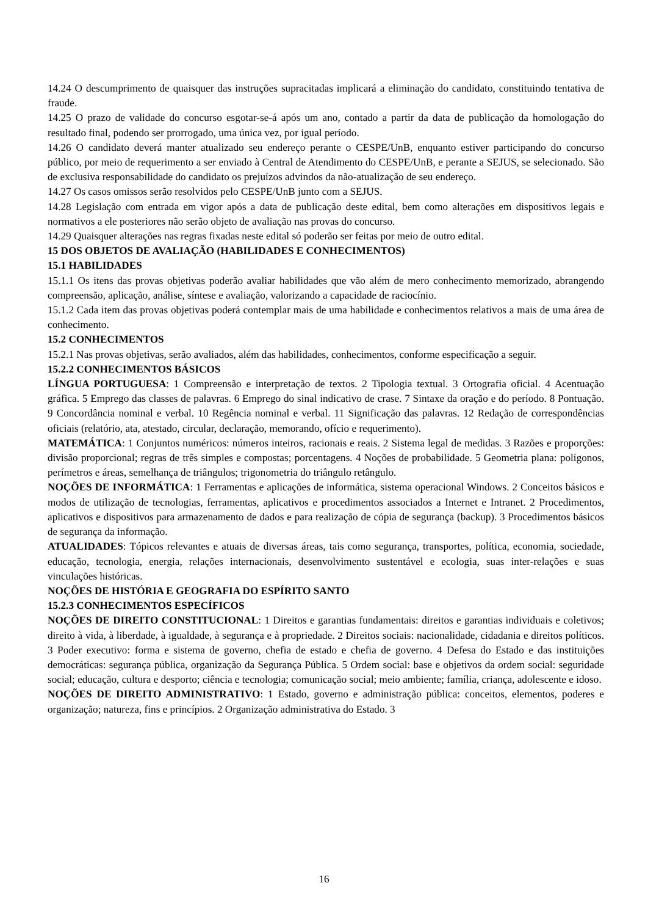14.24 O descumprimento de quaisquer das instruções supracitadas implicará a eliminação do candidato, constituindo tentativa de fraude.
14.25 O prazo de validade do concurso esgotar-se-á após um ano, contado a partir da data de publicação da homologação do resultado final, podendo ser prorrogado, uma única vez, por igual período.
14.26 O candidato deverá manter atualizado seu endereço perante o CESPE/UnB, enquanto estiver participando do concurso público, por meio de requerimento a ser enviado à Central de Atendimento do CESPE/UnB, e perante a SEJUS, se selecionado. São de exclusiva responsabilidade do candidato os prejuízos advindos da não-atualização de seu endereço.
14.27 Os casos omissos serão resolvidos pelo CESPE/UnB junto com a SEJUS.
14.28 Legislação com entrada em vigor após a data de publicação deste edital, bem como alterações em dispositivos legais e normativos a ele posteriores não serão objeto de avaliação nas provas do concurso.
14.29 Quaisquer alterações nas regras fixadas neste edital só poderão ser feitas por meio de outro edital.
15 DOS OBJETOS DE AVALIAÇÃO (HABILIDADES E CONHECIMENTOS)
15.1 HABILIDADES
15.1.1 Os itens das provas objetivas poderão avaliar habilidades que vão além de mero conhecimento memorizado, abrangendo compreensão, aplicação, análise, síntese e avaliação, valorizando a capacidade de raciocínio.
15.1.2 Cada item das provas objetivas poderá contemplar mais de uma habilidade e conhecimentos relativos a mais de uma área de conhecimento.
15.2 CONHECIMENTOS
15.2.1 Nas provas objetivas, serão avaliados, além das habilidades, conhecimentos, conforme especificação a seguir.
15.2.2 CONHECIMENTOS BÁSICOS
LÍNGUA PORTUGUESA: 1 Compreensão e interpretação de textos. 2 Tipologia textual. 3 Ortografia oficial. 4 Acentuação gráfica. 5 Emprego das classes de palavras. 6 Emprego do sinal indicativo de crase. 7 Sintaxe da oração e do período. 8 Pontuação. 9 Concordância nominal e verbal. 10 Regência nominal e verbal. 11 Significação das palavras. 12 Redação de correspondências oficiais (relatório, ata, atestado, circular, declaração, memorando, ofício e requerimento).
MATEMÁTICA: 1 Conjuntos numéricos: números inteiros, racionais e reais. 2 Sistema legal de medidas. 3 Razões e proporções: divisão proporcional; regras de três simples e compostas; porcentagens. 4 Noções de probabilidade. 5 Geometria plana: polígonos, perímetros e áreas, semelhança de triângulos; trigonometria do triângulo retângulo.
NOÇÕES DE INFORMÁTICA: 1 Ferramentas e aplicações de informática, sistema operacional Windows. 2 Conceitos básicos e modos de utilização de tecnologias, ferramentas, aplicativos e procedimentos associados a Internet e Intranet. 2 Procedimentos, aplicativos e dispositivos para armazenamento de dados e para realização de cópia de segurança (backup). 3 Procedimentos básicos de segurança da informação.
ATUALIDADES: Tópicos relevantes e atuais de diversas áreas, tais como segurança, transportes, política, economia, sociedade, educação, tecnologia, energia, relações internacionais, desenvolvimento sustentável e ecologia, suas inter-relações e suas vinculações históricas.
NOÇÕES DE HISTÓRIA E GEOGRAFIA DO ESPÍRITO SANTO
15.2.3 CONHECIMENTOS ESPECÍFICOS
NOÇÕES DE DIREITO CONSTITUCIONAL: 1 Direitos e garantias fundamentais: direitos e garantias individuais e coletivos; direito à vida, à liberdade, à igualdade, à segurança e à propriedade. 2 Direitos sociais: nacionalidade, cidadania e direitos políticos. 3 Poder executivo: forma e sistema de governo, chefia de estado e chefia de governo. 4 Defesa do Estado e das instituições democráticas: segurança pública, organização da Segurança Pública. 5 Ordem social: base e objetivos da ordem social: seguridade social; educação, cultura e desporto; ciência e tecnologia; comunicação social; meio ambiente; família, criança, adolescente e idoso.
NOÇÕES DE DIREITO ADMINISTRATIVO: 1 Estado, governo e administração pública: conceitos, elementos, poderes e organização; natureza, fins e princípios. 2 Organização administrativa do Estado. 3
16